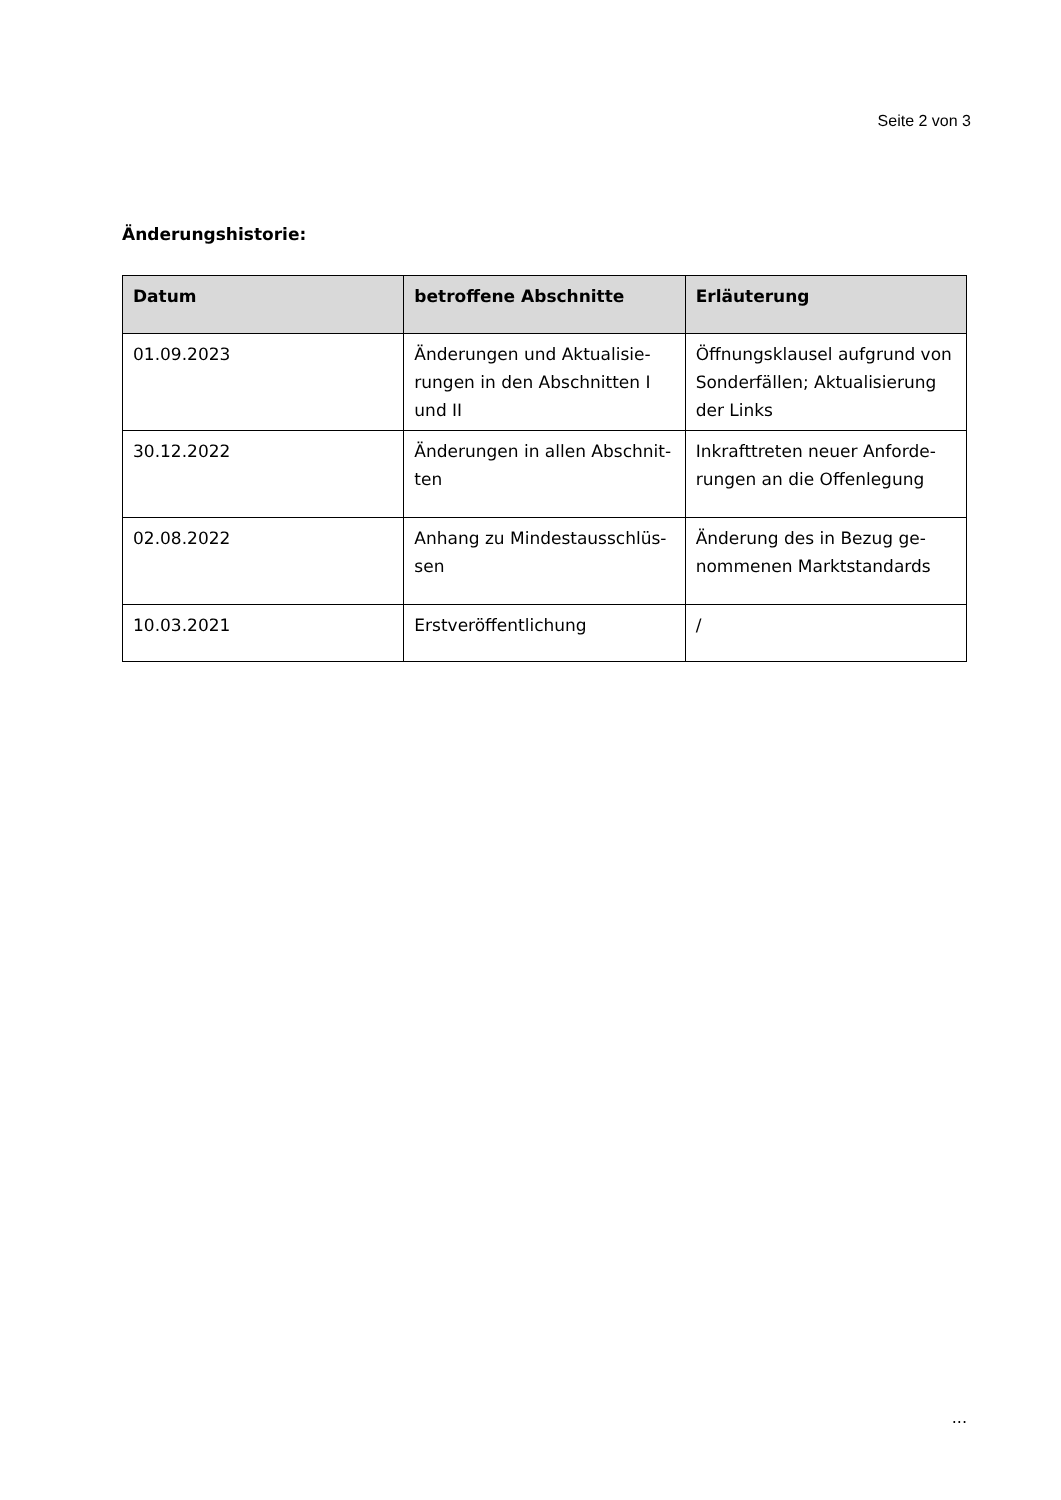Seite 2 von 3
Änderungshistorie:
| Datum | betroffene Abschnitte | Erläuterung |
| --- | --- | --- |
| 01.09.2023 | Änderungen und Aktualisie-rungen in den Abschnitten I und II | Öffnungsklausel aufgrund von Sonderfällen; Aktualisierung der Links |
| 30.12.2022 | Änderungen in allen Abschnit-ten | Inkrafttreten neuer Anforde-rungen an die Offenlegung |
| 02.08.2022 | Anhang zu Mindestausschlüs-sen | Änderung des in Bezug ge-nommenen Marktstandards |
| 10.03.2021 | Erstveröffentlichung | / |
...